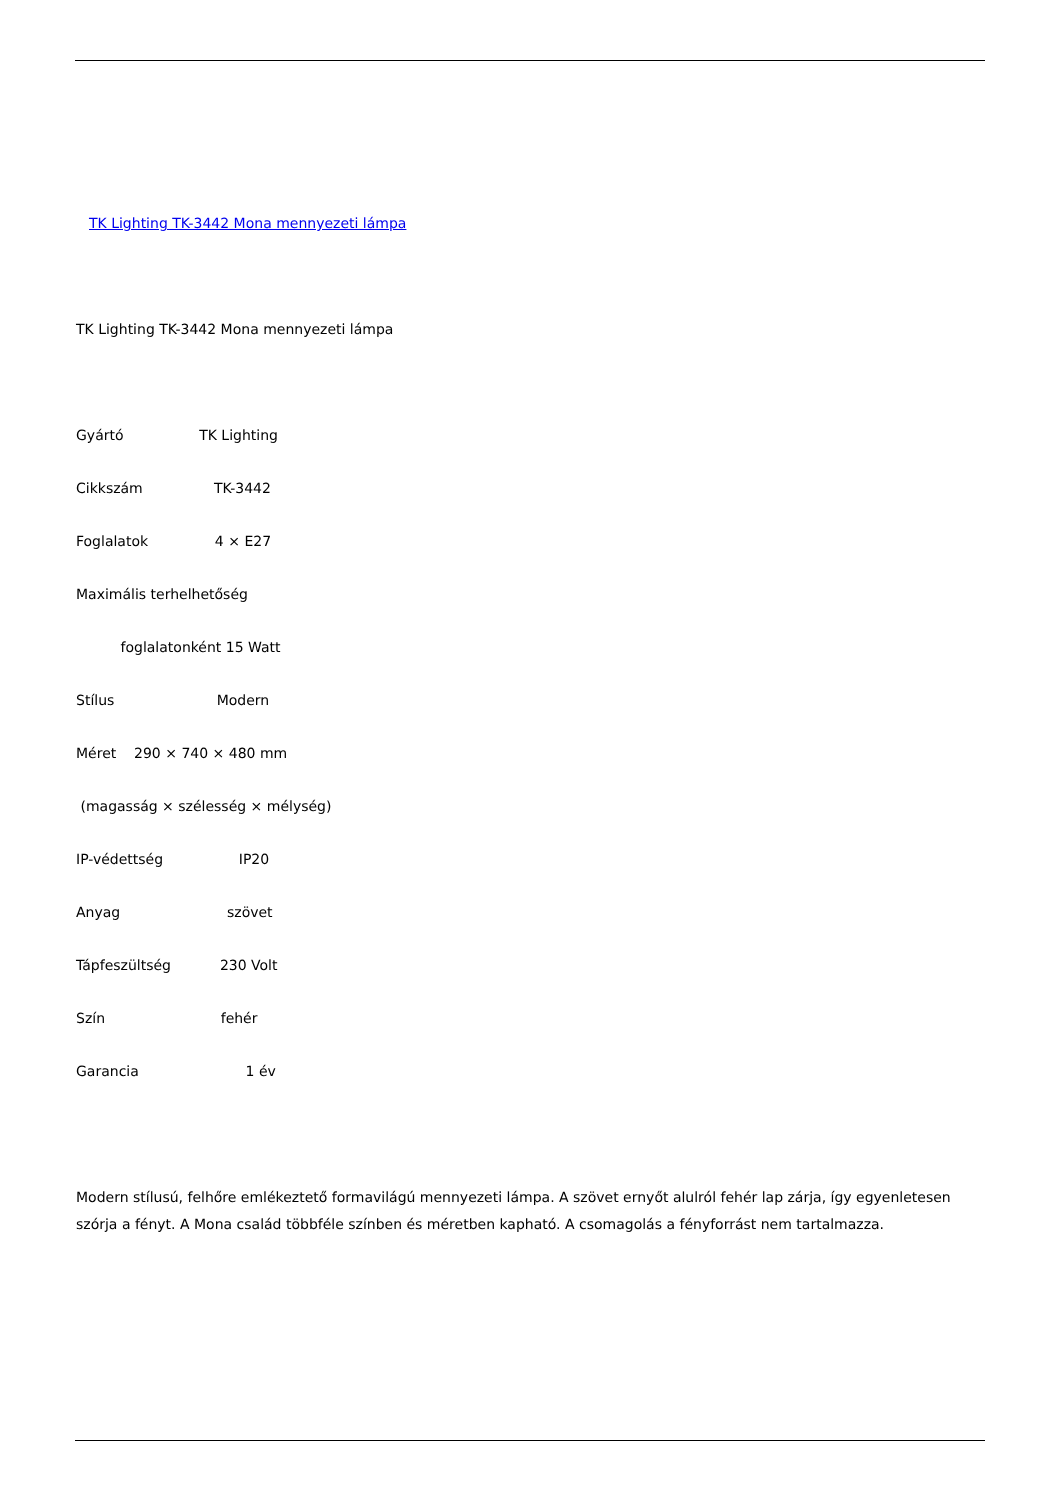TK Lighting TK-3442 Mona mennyezeti lámpa
TK Lighting TK-3442 Mona mennyezeti lámpa
Gyártó TK Lighting
Cikkszám TK-3442
Foglalatok 4 × E27
Maximális terhelhetőség
foglalatonként 15 Watt
Stílus Modern
Méret 290 × 740 × 480 mm
(magasság × szélesség × mélység)
IP-védettség IP20
Anyag szövet
Tápfeszültség 230 Volt
Szín fehér
Garancia 1 év
Modern stílusú, felhőre emlékeztető formavilágú mennyezeti lámpa. A szövet ernyőt alulról fehér lap zárja, így egyenletesen szórja a fényt. A Mona család többféle színben és méretben kapható. A csomagolás a fényforrást nem tartalmazza.